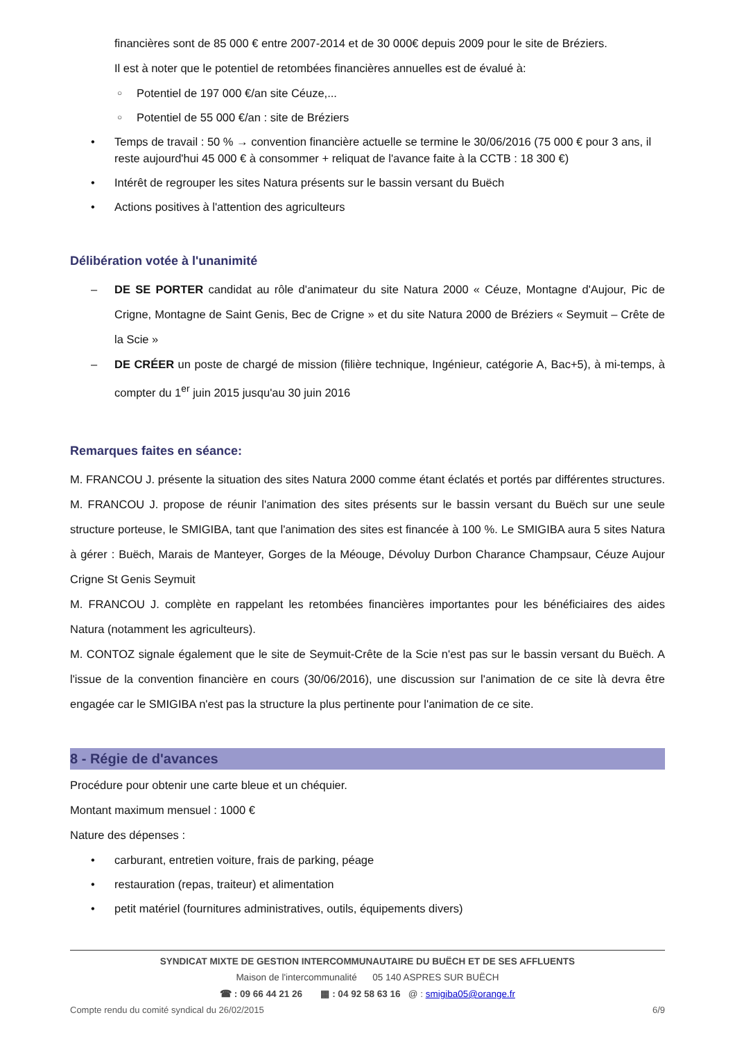financières sont de 85 000 € entre 2007-2014 et de 30 000€ depuis 2009 pour le site de Bréziers.
Il est à noter que le potentiel de retombées financières annuelles est de évalué à:
○ Potentiel de 197 000 €/an site Céuze,...
○ Potentiel de 55 000 €/an : site de Bréziers
• Temps de travail : 50 % → convention financière actuelle se termine le 30/06/2016 (75 000 € pour 3 ans, il reste aujourd'hui 45 000 € à consommer + reliquat de l'avance faite à la CCTB : 18 300 €)
• Intérêt de regrouper les sites Natura présents sur le bassin versant du Buëch
• Actions positives à l'attention des agriculteurs
Délibération votée à l'unanimité
– DE SE PORTER candidat au rôle d'animateur du site Natura 2000 « Céuze, Montagne d'Aujour, Pic de Crigne, Montagne de Saint Genis, Bec de Crigne » et du site Natura 2000 de Bréziers « Seymuit – Crête de la Scie »
– DE CRÉER un poste de chargé de mission (filière technique, Ingénieur, catégorie A, Bac+5), à mi-temps, à compter du 1<sup>er</sup> juin 2015 jusqu'au 30 juin 2016
Remarques faites en séance:
M. FRANCOU J. présente la situation des sites Natura 2000 comme étant éclatés et portés par différentes structures. M. FRANCOU J. propose de réunir l'animation des sites présents sur le bassin versant du Buëch sur une seule structure porteuse, le SMIGIBA, tant que l'animation des sites est financée à 100 %. Le SMIGIBA aura 5 sites Natura à gérer : Buëch, Marais de Manteyer, Gorges de la Méouge, Dévoluy Durbon Charance Champsaur, Céuze Aujour Crigne St Genis Seymuit
M. FRANCOU J. complète en rappelant les retombées financières importantes pour les bénéficiaires des aides Natura (notamment les agriculteurs).
M. CONTOZ signale également que le site de Seymuit-Crête de la Scie n'est pas sur le bassin versant du Buëch. A l'issue de la convention financière en cours (30/06/2016), une discussion sur l'animation de ce site là devra être engagée car le SMIGIBA n'est pas la structure la plus pertinente pour l'animation de ce site.
8 - Régie de d'avances
Procédure pour obtenir une carte bleue et un chéquier.
Montant maximum mensuel : 1000 €
Nature des dépenses :
• carburant, entretien voiture, frais de parking, péage
• restauration (repas, traiteur) et alimentation
• petit matériel (fournitures administratives, outils, équipements divers)
SYNDICAT MIXTE DE GESTION INTERCOMMUNAUTAIRE DU BUËCH ET DE SES AFFLUENTS
Maison de l'intercommunalité 05 140 ASPRES SUR BUËCH
☎ : 09 66 44 21 26 ▦ : 04 92 58 63 16 @ : smigiba05@orange.fr
Compte rendu du comité syndical du 26/02/2015 6/9